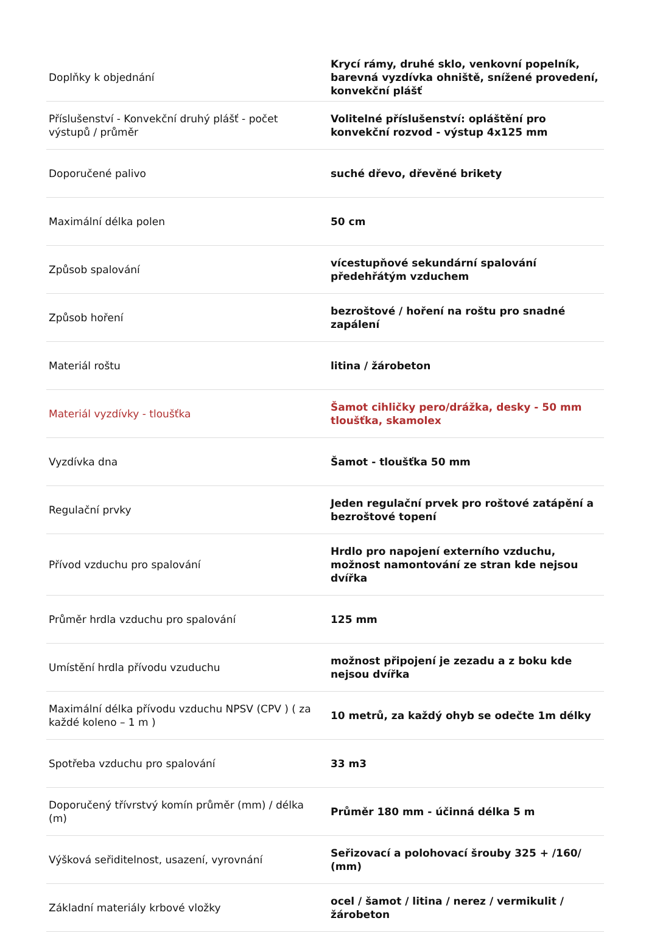| Doplňky k objednání | Krycí rámy, druhé sklo, venkovní popelník, barevná vyzdívka ohniště, snížené provedení, konvekční plášť |
| Příslušenství - Konvekční druhý plášť - počet výstupů / průměr | Volitelné příslušenství: opláštění pro konvekční rozvod - výstup 4x125 mm |
| Doporučené palivo | suché dřevo, dřevěné brikety |
| Maximální délka polen | 50 cm |
| Způsob spalování | vícestupňové sekundární spalování předehřátým vzduchem |
| Způsob hoření | bezroštové / hoření na roštu pro snadné zapálení |
| Materiál roštu | litina / žárobeton |
| Materiál vyzdívky - tloušťka | Šamot cihličky pero/drážka, desky - 50 mm tloušťka, skamolex |
| Vyzdívka dna | Šamot - tloušťka 50 mm |
| Regulační prvky | Jeden regulační prvek pro roštové zatápění a bezroštové topení |
| Přívod vzduchu pro spalování | Hrdlo pro napojení externího vzduchu, možnost namontování ze stran kde nejsou dvířka |
| Průměr hrdla vzduchu pro spalování | 125 mm |
| Umístění hrdla přívodu vzuduchu | možnost připojení je zezadu a z boku kde nejsou dvířka |
| Maximální délka přívodu vzduchu NPSV (CPV ) ( za každé koleno – 1 m ) | 10 metrů, za každý ohyb se odečte 1m délky |
| Spotřeba vzduchu pro spalování | 33 m3 |
| Doporučený třívrstvý komín průměr (mm) / délka (m) | Průměr 180 mm - účinná délka 5 m |
| Výšková seřiditelnost, usazení, vyrovnání | Seřizovací a polohovací šrouby 325 + /160/ (mm) |
| Základní materiály krbové vložky | ocel / šamot / litina / nerez / vermikulit / žárobeton |